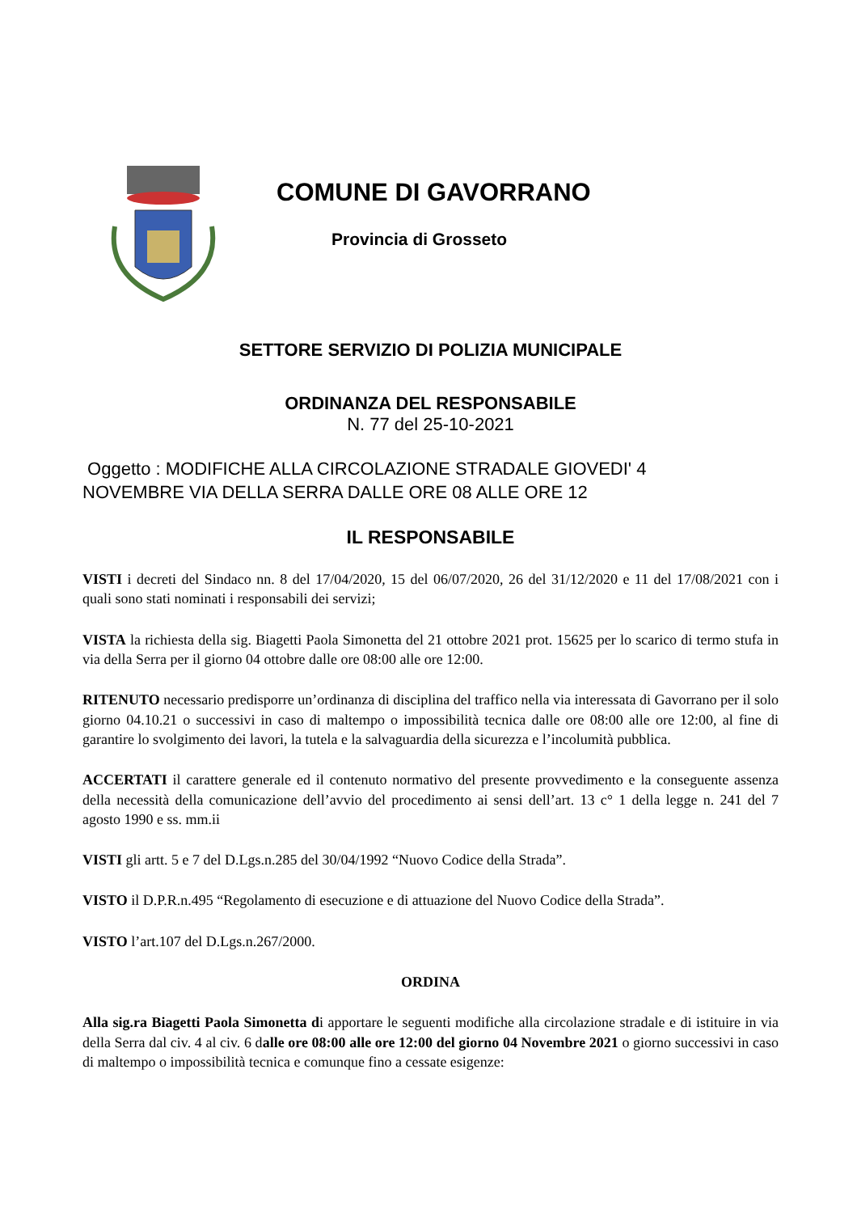COMUNE DI GAVORRANO
Provincia di Grosseto
SETTORE SERVIZIO DI POLIZIA MUNICIPALE
ORDINANZA DEL RESPONSABILE
N. 77 del 25-10-2021
Oggetto : MODIFICHE ALLA CIRCOLAZIONE STRADALE GIOVEDI' 4
NOVEMBRE VIA DELLA SERRA DALLE ORE 08 ALLE ORE 12
IL RESPONSABILE
VISTI i decreti del Sindaco nn. 8 del 17/04/2020, 15 del 06/07/2020, 26 del 31/12/2020 e 11 del 17/08/2021 con i quali sono stati nominati i responsabili dei servizi;
VISTA la richiesta della sig. Biagetti Paola Simonetta del 21 ottobre 2021 prot. 15625 per lo scarico di termo stufa in via della Serra per il giorno 04 ottobre dalle ore 08:00 alle ore 12:00.
RITENUTO necessario predisporre un’ordinanza di disciplina del traffico nella via interessata di Gavorrano per il solo giorno 04.10.21 o successivi in caso di maltempo o impossibilità tecnica dalle ore 08:00 alle ore 12:00, al fine di garantire lo svolgimento dei lavori, la tutela e la salvaguardia della sicurezza e l’incolumità pubblica.
ACCERTATI il carattere generale ed il contenuto normativo del presente provvedimento e la conseguente assenza della necessità della comunicazione dell’avvio del procedimento ai sensi dell’art. 13 c° 1 della legge n. 241 del 7 agosto 1990 e ss. mm.ii
VISTI gli artt. 5 e 7 del D.Lgs.n.285 del 30/04/1992 “Nuovo Codice della Strada”.
VISTO il D.P.R.n.495 “Regolamento di esecuzione e di attuazione del Nuovo Codice della Strada”.
VISTO l’art.107 del D.Lgs.n.267/2000.
ORDINA
Alla sig.ra Biagetti Paola Simonetta di apportare le seguenti modifiche alla circolazione stradale e di istituire in via della Serra dal civ. 4 al civ. 6 dalle ore 08:00 alle ore 12:00 del giorno 04 Novembre 2021 o giorno successivi in caso di maltempo o impossibilità tecnica e comunque fino a cessate esigenze: